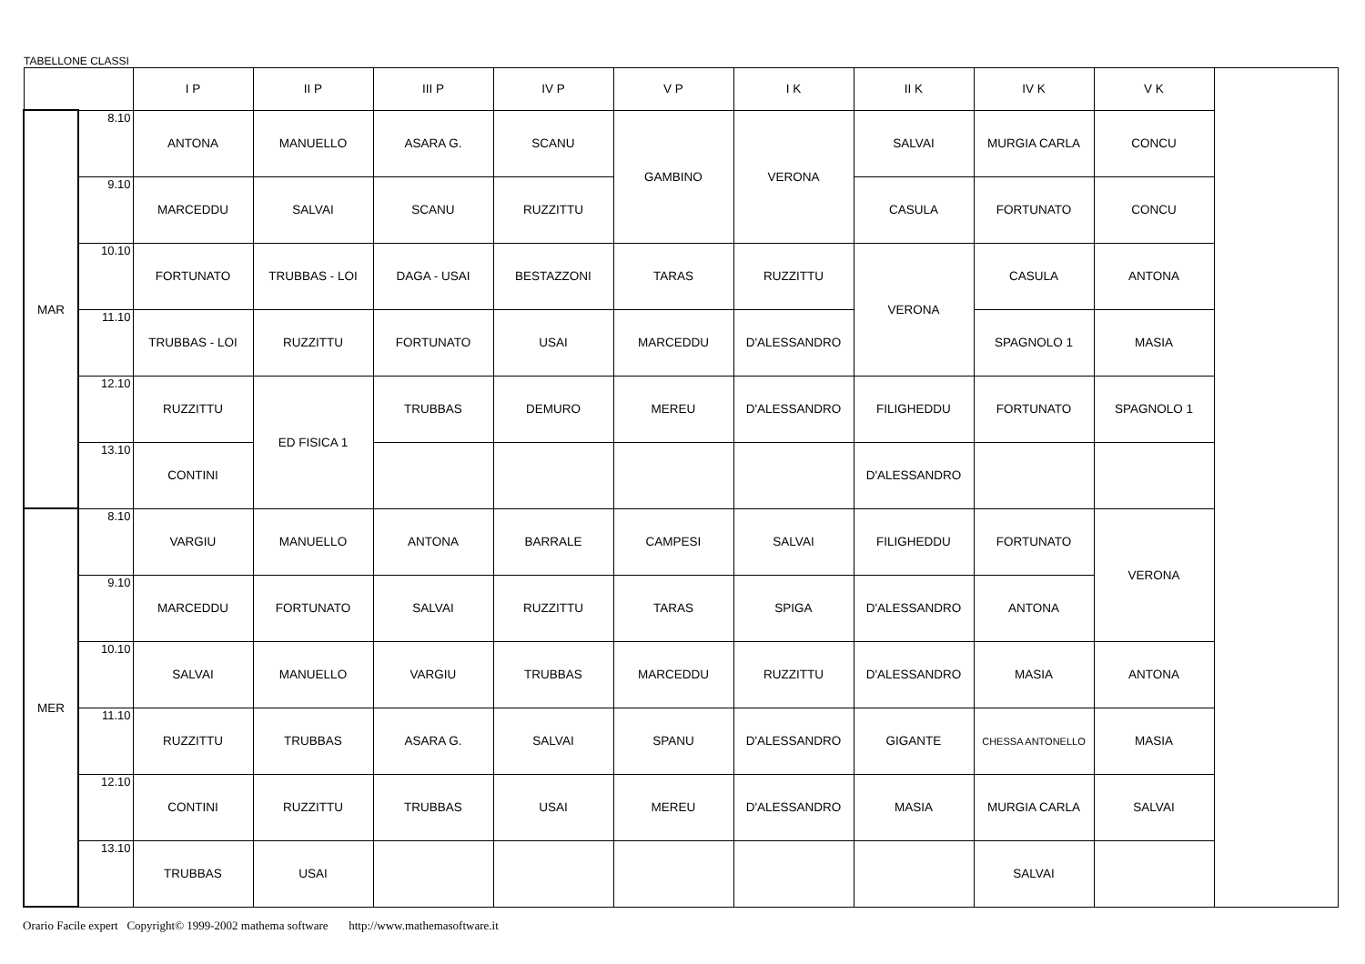TABELLONE CLASSI
| | | I P | II P | III P | IV P | V P | I K | II K | IV K | V K | |
| --- | --- | --- | --- | --- | --- | --- | --- | --- | --- | --- | --- |
| MAR | 8.10 | ANTONA | MANUELLO | ASARA G. | SCANU | GAMBINO | VERONA | SALVAI | MURGIA CARLA | CONCU | |
| | 9.10 | MARCEDDU | SALVAI | SCANU | RUZZITTU | | | CASULA | FORTUNATO | CONCU | |
| | 10.10 | FORTUNATO | TRUBBAS - LOI | DAGA - USAI | BESTAZZONI | TARAS | RUZZITTU | VERONA | CASULA | ANTONA | |
| | 11.10 | TRUBBAS - LOI | RUZZITTU | FORTUNATO | USAI | MARCEDDU | D'ALESSANDRO | | SPAGNOLO 1 | MASIA | |
| | 12.10 | RUZZITTU | ED FISICA 1 | TRUBBAS | DEMURO | MEREU | D'ALESSANDRO | FILIGHEDDU | FORTUNATO | SPAGNOLO 1 | |
| | 13.10 | CONTINI | | | | | | D'ALESSANDRO | | | |
| MER | 8.10 | VARGIU | MANUELLO | ANTONA | BARRALE | CAMPESI | SALVAI | FILIGHEDDU | FORTUNATO | VERONA | |
| | 9.10 | MARCEDDU | FORTUNATO | SALVAI | RUZZITTU | TARAS | SPIGA | D'ALESSANDRO | ANTONA | | |
| | 10.10 | SALVAI | MANUELLO | VARGIU | TRUBBAS | MARCEDDU | RUZZITTU | D'ALESSANDRO | MASIA | ANTONA | |
| | 11.10 | RUZZITTU | TRUBBAS | ASARA G. | SALVAI | SPANU | D'ALESSANDRO | GIGANTE | CHESSA ANTONELLO | MASIA | |
| | 12.10 | CONTINI | RUZZITTU | TRUBBAS | USAI | MEREU | D'ALESSANDRO | MASIA | MURGIA CARLA | SALVAI | |
| | 13.10 | TRUBBAS | USAI | | | | | | SALVAI | | |
Orario Facile expert Copyright© 1999-2002 mathema software http://www.mathemasoftware.it